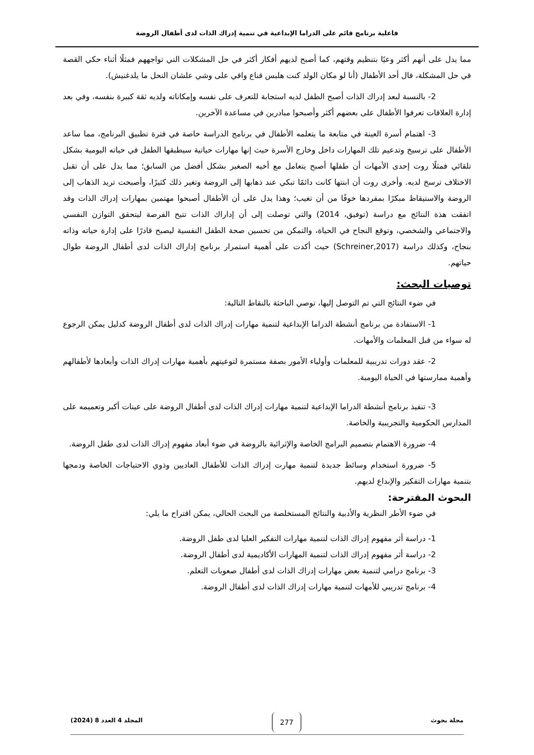فاعلية برنامج قائم على الدراما الإبداعية في تنمية إدراك الذات لدى أطفال الروضة
مما يدل على أنهم أكثر وعيًا بتنظيم وقتهم، كما أصبح لديهم أفكار أكثر في حل المشكلات التي تواجههم فمثلًا أثناء حكي القصة في حل المشكلة، قال أحد الأطفال (أنا لو مكان الولد كنت هلبس قناع واقي على وشي علشان النحل ما يلدغنيش).
2- بالنسبة لبعد إدراك الذات أصبح الطفل لديه استجابة للتعرف على نفسه وإمكاناته ولديه ثقة كبيرة بنفسه، وفي بعد إدارة العلاقات تعرفوا الأطفال على بعضهم أكثر وأصبحوا مبادرين في مساعدة الآخرين.
3- اهتمام أسرة العينة في متابعة ما يتعلمه الأطفال في برنامج الدراسة خاصة في فترة تطبيق البرنامج، مما ساعد الأطفال على ترسيخ وتدعيم تلك المهارات داخل وخارج الأسرة حيث إنها مهارات حياتية سيطبقها الطفل في حياته اليومية بشكل تلقائي فمثلًا روت إحدى الأمهات أن طفلها أصبح يتعامل مع أخيه الصغير بشكل أفضل من السابق؛ مما يدل على أن تقبل الاختلاف ترسخ لديه. وأخرى روت أن ابنتها كانت دائمًا تبكي عند ذهابها إلى الروضة وتغير ذلك كثيرًا، وأصبحت تريد الذهاب إلى الروضة والاستيقاظ مبكرًا بمفردها خوفًا من أن تغيب؛ وهذا يدل على أن الأطفال أصبحوا مهتمين بمهارات إدراك الذات وقد اتفقت هذة النتائج مع دراسة (توفيق، 2014) والتي توصلت إلى أن إداراك الذات تتيح الفرصة ليتحقق التوازن النفسي والاجتماعي والشخصي، وتوقع النجاح في الحياة، والتمكن من تحسين صحة الطفل النفسية ليصبح قادرًا على إدارة حياته وذاته بنجاح، وكذلك دراسة (Schreiner,2017) حيث أكدت على أهمية استمرار برنامج إداراك الذات لدى أطفال الروضة طوال حياتهم.
توصيات البحث:
في ضوء النتائج التي تم التوصل إليها، توصي الباحثة بالنقاط التالية:
1- الاستفادة من برنامج أنشطة الدراما الإبداعية لتنمية مهارات إدراك الذات لدى أطفال الروضة كدليل يمكن الرجوع له سواء من قبل المعلمات والأمهات.
2- عقد دورات تدريبية للمعلمات وأولياء الأمور بصفة مستمرة لتوعيتهم بأهمية مهارات إدراك الذات وأبعادها لأطفالهم وأهمية ممارستها في الحياة اليومية.
3- تنفيذ برنامج أنشطة الدراما الإبداعية لتنمية مهارات إدراك الذات لدى أطفال الروضة على عينات أكبر وتعميمه على المدارس الحكومية والتجريبية والخاصة.
4- ضرورة الاهتمام بتصميم البرامج الخاصة والإثرائية بالروضة في ضوء أبعاد مفهوم إدراك الذات لدى طفل الروضة.
5- ضرورة استخدام وسائط جديدة لتنمية مهارت إدراك الذات للأطفال العاديين وذوي الاحتياجات الخاصة ودمجها بتنمية مهارات التفكير والإبداع لديهم.
البحوث المقترحة:
في ضوء الأطر النظرية والأدبية والنتائج المستخلصة من البحث الحالي، يمكن اقتراح ما يلي:
1- دراسة أثر مفهوم إدراك الذات لتنمية مهارات التفكير العليا لدى طفل الروضة.
2- دراسة أثر مفهوم إدراك الذات لتنمية المهارات الأكاديمية لدى أطفال الروضة.
3- برنامج درامي لتنمية بعض مهارات إدراك الذات لدى أطفال صعوبات التعلم.
4- برنامج تدريبي للأمهات لتنمية مهارات إدراك الذات لدى أطفال الروضة.
مجلة بحوث 277 المجلد 4 العدد 8 (2024)